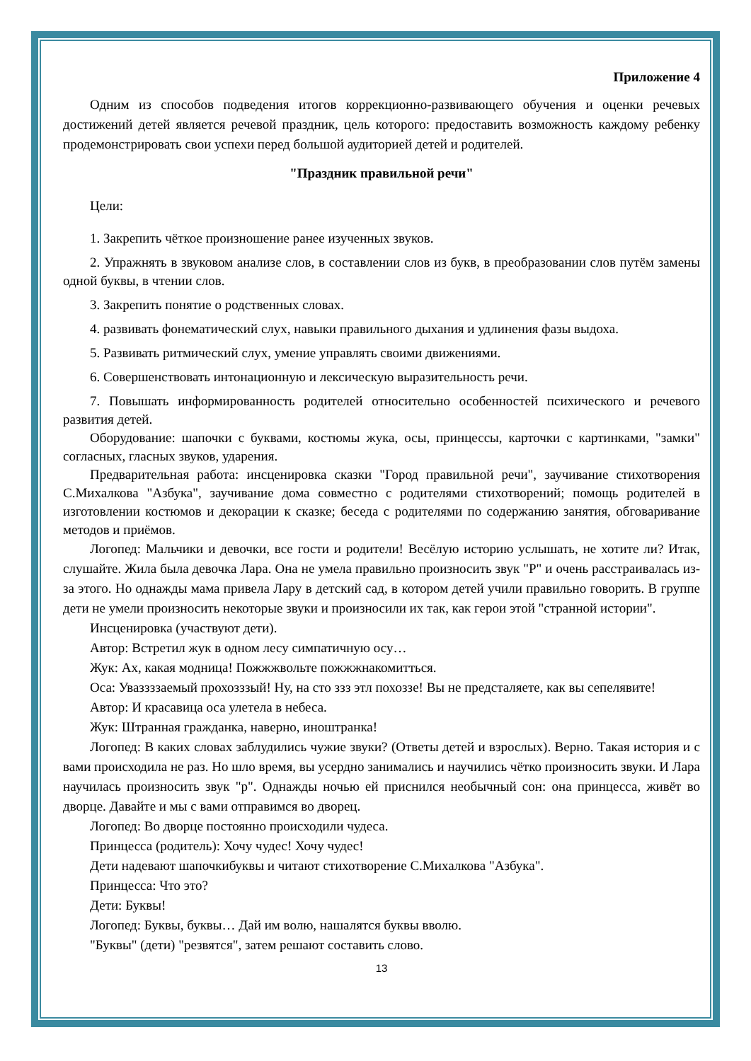Приложение 4
Одним из способов подведения итогов коррекционно-развивающего обучения и оценки речевых достижений детей является речевой праздник, цель которого: предоставить возможность каждому ребенку продемонстрировать свои успехи перед большой аудиторией детей и родителей.
"Праздник правильной речи"
Цели:
1. Закрепить чёткое произношение ранее изученных звуков.
2. Упражнять в звуковом анализе слов, в составлении слов из букв, в преобразовании слов путём замены одной буквы, в чтении слов.
3. Закрепить понятие о родственных словах.
4. развивать фонематический слух, навыки правильного дыхания и удлинения фазы выдоха.
5. Развивать ритмический слух, умение управлять своими движениями.
6. Совершенствовать интонационную и лексическую выразительность речи.
7. Повышать информированность родителей относительно особенностей психического и речевого развития детей.
Оборудование: шапочки с буквами, костюмы жука, осы, принцессы, карточки с картинками, "замки" согласных, гласных звуков, ударения.
Предварительная работа: инсценировка сказки "Город правильной речи", заучивание стихотворения С.Михалкова "Азбука", заучивание дома совместно с родителями стихотворений; помощь родителей в изготовлении костюмов и декорации к сказке; беседа с родителями по содержанию занятия, обговаривание методов и приёмов.
Логопед: Мальчики и девочки, все гости и родители! Весёлую историю услышать, не хотите ли? Итак, слушайте. Жила была девочка Лара. Она не умела правильно произносить звук "Р" и очень расстраивалась из-за этого. Но однажды мама привела Лару в детский сад, в котором детей учили правильно говорить. В группе дети не умели произносить некоторые звуки и произносили их так, как герои этой "странной истории".
Инсценировка (участвуют дети).
Автор: Встретил жук в одном лесу симпатичную осу…
Жук: Ах, какая модница! Пожжжвольте пожжжнакомитться.
Оса: Уваззззаемый прохозззый! Ну, на сто ззз этл похоззе! Вы не предсталяете, как вы сепелявите!
Автор: И красавица оса улетела в небеса.
Жук: Штранная гражданка, наверно, иноштранка!
Логопед: В каких словах заблудились чужие звуки? (Ответы детей и взрослых). Верно. Такая история и с вами происходила не раз. Но шло время, вы усердно занимались и научились чётко произносить звуки. И Лара научилась произносить звук "р". Однажды ночью ей приснился необычный сон: она принцесса, живёт во дворце. Давайте и мы с вами отправимся во дворец.
Логопед: Во дворце постоянно происходили чудеса.
Принцесса (родитель): Хочу чудес! Хочу чудес!
Дети надевают шапочкибуквы и читают стихотворение С.Михалкова "Азбука".
Принцесса: Что это?
Дети: Буквы!
Логопед: Буквы, буквы… Дай им волю, нашалятся буквы вволю.
"Буквы" (дети) "резвятся", затем решают составить слово.
13